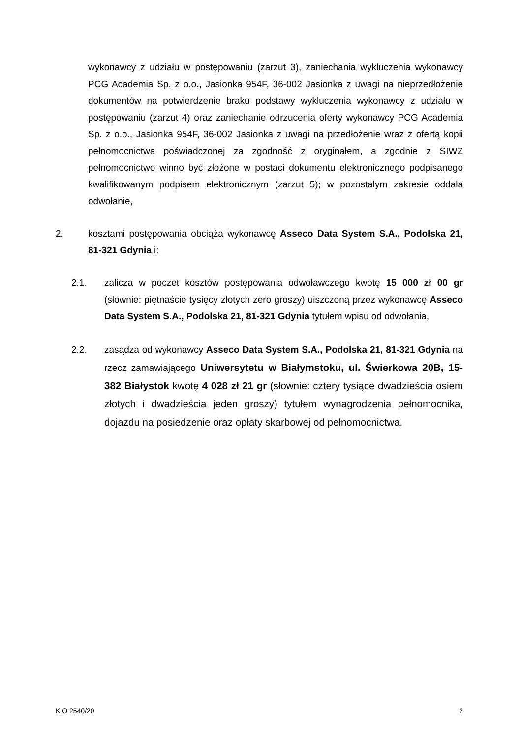wykonawcy z udziału w postępowaniu (zarzut 3), zaniechania wykluczenia wykonawcy PCG Academia Sp. z o.o., Jasionka 954F, 36-002 Jasionka z uwagi na nieprzedłożenie dokumentów na potwierdzenie braku podstawy wykluczenia wykonawcy z udziału w postępowaniu (zarzut 4) oraz zaniechanie odrzucenia oferty wykonawcy PCG Academia Sp. z o.o., Jasionka 954F, 36-002 Jasionka z uwagi na przedłożenie wraz z ofertą kopii pełnomocnictwa poświadczonej za zgodność z oryginałem, a zgodnie z SIWZ pełnomocnictwo winno być złożone w postaci dokumentu elektronicznego podpisanego kwalifikowanym podpisem elektronicznym (zarzut 5); w pozostałym zakresie oddala odwołanie,
2. kosztami postępowania obciąża wykonawcę Asseco Data System S.A., Podolska 21, 81-321 Gdynia i:
2.1. zalicza w poczet kosztów postępowania odwoławczego kwotę 15 000 zł 00 gr (słownie: piętnaście tysięcy złotych zero groszy) uiszczoną przez wykonawcę Asseco Data System S.A., Podolska 21, 81-321 Gdynia tytułem wpisu od odwołania,
2.2. zasądza od wykonawcy Asseco Data System S.A., Podolska 21, 81-321 Gdynia na rzecz zamawiającego Uniwersytetu w Białymstoku, ul. Świerkowa 20B, 15-382 Białystok kwotę 4 028 zł 21 gr (słownie: cztery tysiące dwadzieścia osiem złotych i dwadzieścia jeden groszy) tytułem wynagrodzenia pełnomocnika, dojazdu na posiedzenie oraz opłaty skarbowej od pełnomocnictwa.
KIO 2540/20 2